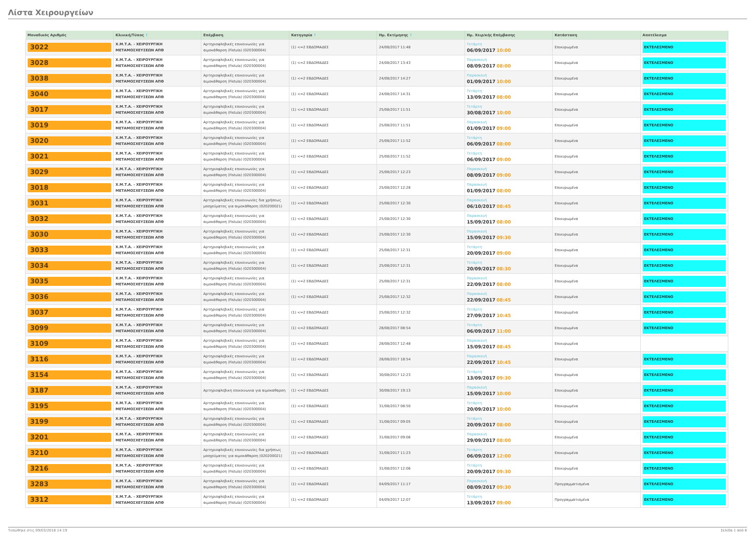Λίστα Χειρουργείων
| Μοναδικός Αριθμός | Κλινική/Τύπος ↑ | Επέμβαση | Κατηγορία ↑ | Ημ. Εκτίμησης ↑ | Ημ. Χειρ/κής Επέμβασης | Κατάσταση | Αποτέλεσμα |
| --- | --- | --- | --- | --- | --- | --- | --- |
| 3022 | Χ.Μ.Τ.Α. - ΧΕΙΡΟΥΡΓΙΚΗ ΜΕΤΑΜΟΣΧΕΥΣΕΩΝ ΑΠΘ | Αρτηριοφλεβικές επικοινωνίες για αιμοκάθαρση (Fistula) (020300004) | (1) <=2 ΕΒΔΟΜΑΔΕΣ | 24/08/2017 11:48 | Τετάρτη 06/09/2017 10:00 | Επικυρωμένα | ΕΚΤΕΛΕΣΜΕΝΟ |
| 3028 | Χ.Μ.Τ.Α. - ΧΕΙΡΟΥΡΓΙΚΗ ΜΕΤΑΜΟΣΧΕΥΣΕΩΝ ΑΠΘ | Αρτηριοφλεβικές επικοινωνίες για αιμοκάθαρση (Fistula) (020300004) | (1) <=2 ΕΒΔΟΜΑΔΕΣ | 24/08/2017 13:43 | Παρασκευή 08/09/2017 08:00 | Επικυρωμένα | ΕΚΤΕΛΕΣΜΕΝΟ |
| 3038 | Χ.Μ.Τ.Α. - ΧΕΙΡΟΥΡΓΙΚΗ ΜΕΤΑΜΟΣΧΕΥΣΕΩΝ ΑΠΘ | Αρτηριοφλεβικές επικοινωνίες για αιμοκάθαρση (Fistula) (020300004) | (1) <=2 ΕΒΔΟΜΑΔΕΣ | 24/08/2017 14:27 | Παρασκευή 01/09/2017 10:00 | Επικυρωμένα | ΕΚΤΕΛΕΣΜΕΝΟ |
| 3040 | Χ.Μ.Τ.Α. - ΧΕΙΡΟΥΡΓΙΚΗ ΜΕΤΑΜΟΣΧΕΥΣΕΩΝ ΑΠΘ | Αρτηριοφλεβικές επικοινωνίες για αιμοκάθαρση (Fistula) (020300004) | (1) <=2 ΕΒΔΟΜΑΔΕΣ | 24/08/2017 14:31 | Τετάρτη 13/09/2017 08:00 | Επικυρωμένα | ΕΚΤΕΛΕΣΜΕΝΟ |
| 3017 | Χ.Μ.Τ.Α. - ΧΕΙΡΟΥΡΓΙΚΗ ΜΕΤΑΜΟΣΧΕΥΣΕΩΝ ΑΠΘ | Αρτηριοφλεβικές επικοινωνίες για αιμοκάθαρση (Fistula) (020300004) | (1) <=2 ΕΒΔΟΜΑΔΕΣ | 25/08/2017 11:51 | Τετάρτη 30/08/2017 10:00 | Επικυρωμένα | ΕΚΤΕΛΕΣΜΕΝΟ |
| 3019 | Χ.Μ.Τ.Α. - ΧΕΙΡΟΥΡΓΙΚΗ ΜΕΤΑΜΟΣΧΕΥΣΕΩΝ ΑΠΘ | Αρτηριοφλεβικές επικοινωνίες για αιμοκάθαρση (Fistula) (020300004) | (1) <=2 ΕΒΔΟΜΑΔΕΣ | 25/08/2017 11:51 | Παρασκευή 01/09/2017 09:00 | Επικυρωμένα | ΕΚΤΕΛΕΣΜΕΝΟ |
| 3020 | Χ.Μ.Τ.Α. - ΧΕΙΡΟΥΡΓΙΚΗ ΜΕΤΑΜΟΣΧΕΥΣΕΩΝ ΑΠΘ | Αρτηριοφλεβικές επικοινωνίες για αιμοκάθαρση (Fistula) (020300004) | (1) <=2 ΕΒΔΟΜΑΔΕΣ | 25/08/2017 11:52 | Τετάρτη 06/09/2017 08:00 | Επικυρωμένα | ΕΚΤΕΛΕΣΜΕΝΟ |
| 3021 | Χ.Μ.Τ.Α. - ΧΕΙΡΟΥΡΓΙΚΗ ΜΕΤΑΜΟΣΧΕΥΣΕΩΝ ΑΠΘ | Αρτηριοφλεβικές επικοινωνίες για αιμοκάθαρση (Fistula) (020300004) | (1) <=2 ΕΒΔΟΜΑΔΕΣ | 25/08/2017 11:52 | Τετάρτη 06/09/2017 09:00 | Επικυρωμένα | ΕΚΤΕΛΕΣΜΕΝΟ |
| 3029 | Χ.Μ.Τ.Α. - ΧΕΙΡΟΥΡΓΙΚΗ ΜΕΤΑΜΟΣΧΕΥΣΕΩΝ ΑΠΘ | Αρτηριοφλεβικές επικοινωνίες για αιμοκάθαρση (Fistula) (020300004) | (1) <=2 ΕΒΔΟΜΑΔΕΣ | 25/08/2017 12:23 | Παρασκευή 08/09/2017 09:00 | Επικυρωμένα | ΕΚΤΕΛΕΣΜΕΝΟ |
| 3018 | Χ.Μ.Τ.Α. - ΧΕΙΡΟΥΡΓΙΚΗ ΜΕΤΑΜΟΣΧΕΥΣΕΩΝ ΑΠΘ | Αρτηριοφλεβικές επικοινωνίες για αιμοκάθαρση (Fistula) (020300004) | (1) <=2 ΕΒΔΟΜΑΔΕΣ | 25/08/2017 12:28 | Παρασκευή 01/09/2017 08:00 | Επικυρωμένα | ΕΚΤΕΛΕΣΜΕΝΟ |
| 3031 | Χ.Μ.Τ.Α. - ΧΕΙΡΟΥΡΓΙΚΗ ΜΕΤΑΜΟΣΧΕΥΣΕΩΝ ΑΠΘ | Αρτηριοφλεβικές επικοινωνίες δια χρήσεως μοσχεύματος για αιμοκάθαρση (020200021) | (1) <=2 ΕΒΔΟΜΑΔΕΣ | 25/08/2017 12:30 | Παρασκευή 06/10/2017 08:45 | Επικυρωμένα | ΕΚΤΕΛΕΣΜΕΝΟ |
| 3032 | Χ.Μ.Τ.Α. - ΧΕΙΡΟΥΡΓΙΚΗ ΜΕΤΑΜΟΣΧΕΥΣΕΩΝ ΑΠΘ | Αρτηριοφλεβικές επικοινωνίες για αιμοκάθαρση (Fistula) (020300004) | (1) <=2 ΕΒΔΟΜΑΔΕΣ | 25/08/2017 12:30 | Παρασκευή 15/09/2017 08:00 | Επικυρωμένα | ΕΚΤΕΛΕΣΜΕΝΟ |
| 3030 | Χ.Μ.Τ.Α. - ΧΕΙΡΟΥΡΓΙΚΗ ΜΕΤΑΜΟΣΧΕΥΣΕΩΝ ΑΠΘ | Αρτηριοφλεβικές επικοινωνίες για αιμοκάθαρση (Fistula) (020300004) | (1) <=2 ΕΒΔΟΜΑΔΕΣ | 25/08/2017 12:30 | Παρασκευή 15/09/2017 09:30 | Επικυρωμένα | ΕΚΤΕΛΕΣΜΕΝΟ |
| 3033 | Χ.Μ.Τ.Α. - ΧΕΙΡΟΥΡΓΙΚΗ ΜΕΤΑΜΟΣΧΕΥΣΕΩΝ ΑΠΘ | Αρτηριοφλεβικές επικοινωνίες για αιμοκάθαρση (Fistula) (020300004) | (1) <=2 ΕΒΔΟΜΑΔΕΣ | 25/08/2017 12:31 | Τετάρτη 20/09/2017 09:00 | Επικυρωμένα | ΕΚΤΕΛΕΣΜΕΝΟ |
| 3034 | Χ.Μ.Τ.Α. - ΧΕΙΡΟΥΡΓΙΚΗ ΜΕΤΑΜΟΣΧΕΥΣΕΩΝ ΑΠΘ | Αρτηριοφλεβικές επικοινωνίες για αιμοκάθαρση (Fistula) (020300004) | (1) <=2 ΕΒΔΟΜΑΔΕΣ | 25/08/2017 12:31 | Τετάρτη 20/09/2017 08:30 | Επικυρωμένα | ΕΚΤΕΛΕΣΜΕΝΟ |
| 3035 | Χ.Μ.Τ.Α. - ΧΕΙΡΟΥΡΓΙΚΗ ΜΕΤΑΜΟΣΧΕΥΣΕΩΝ ΑΠΘ | Αρτηριοφλεβικές επικοινωνίες για αιμοκάθαρση (Fistula) (020300004) | (1) <=2 ΕΒΔΟΜΑΔΕΣ | 25/08/2017 12:31 | Παρασκευή 22/09/2017 08:00 | Επικυρωμένα | ΕΚΤΕΛΕΣΜΕΝΟ |
| 3036 | Χ.Μ.Τ.Α. - ΧΕΙΡΟΥΡΓΙΚΗ ΜΕΤΑΜΟΣΧΕΥΣΕΩΝ ΑΠΘ | Αρτηριοφλεβικές επικοινωνίες για αιμοκάθαρση (Fistula) (020300004) | (1) <=2 ΕΒΔΟΜΑΔΕΣ | 25/08/2017 12:32 | Παρασκευή 22/09/2017 08:45 | Επικυρωμένα | ΕΚΤΕΛΕΣΜΕΝΟ |
| 3037 | Χ.Μ.Τ.Α. - ΧΕΙΡΟΥΡΓΙΚΗ ΜΕΤΑΜΟΣΧΕΥΣΕΩΝ ΑΠΘ | Αρτηριοφλεβικές επικοινωνίες για αιμοκάθαρση (Fistula) (020300004) | (1) <=2 ΕΒΔΟΜΑΔΕΣ | 25/08/2017 12:32 | Τετάρτη 27/09/2017 10:45 | Επικυρωμένα | ΕΚΤΕΛΕΣΜΕΝΟ |
| 3099 | Χ.Μ.Τ.Α. - ΧΕΙΡΟΥΡΓΙΚΗ ΜΕΤΑΜΟΣΧΕΥΣΕΩΝ ΑΠΘ | Αρτηριοφλεβικές επικοινωνίες για αιμοκάθαρση (Fistula) (020300004) | (1) <=2 ΕΒΔΟΜΑΔΕΣ | 28/08/2017 08:54 | Τετάρτη 06/09/2017 11:00 | Επικυρωμένα | ΕΚΤΕΛΕΣΜΕΝΟ |
| 3109 | Χ.Μ.Τ.Α. - ΧΕΙΡΟΥΡΓΙΚΗ ΜΕΤΑΜΟΣΧΕΥΣΕΩΝ ΑΠΘ | Αρτηριοφλεβικές επικοινωνίες για αιμοκάθαρση (Fistula) (020300004) | (1) <=2 ΕΒΔΟΜΑΔΕΣ | 28/08/2017 12:48 | Παρασκευή 15/09/2017 08:45 | Επικυρωμένα | |
| 3116 | Χ.Μ.Τ.Α. - ΧΕΙΡΟΥΡΓΙΚΗ ΜΕΤΑΜΟΣΧΕΥΣΕΩΝ ΑΠΘ | Αρτηριοφλεβικές επικοινωνίες για αιμοκάθαρση (Fistula) (020300004) | (1) <=2 ΕΒΔΟΜΑΔΕΣ | 28/08/2017 18:54 | Παρασκευή 22/09/2017 10:45 | Επικυρωμένα | ΕΚΤΕΛΕΣΜΕΝΟ |
| 3154 | Χ.Μ.Τ.Α. - ΧΕΙΡΟΥΡΓΙΚΗ ΜΕΤΑΜΟΣΧΕΥΣΕΩΝ ΑΠΘ | Αρτηριοφλεβικές επικοινωνίες για αιμοκάθαρση (Fistula) (020300004) | (1) <=2 ΕΒΔΟΜΑΔΕΣ | 30/08/2017 12:23 | Τετάρτη 13/09/2017 09:30 | Επικυρωμένα | ΕΚΤΕΛΕΣΜΕΝΟ |
| 3187 | Χ.Μ.Τ.Α. - ΧΕΙΡΟΥΡΓΙΚΗ ΜΕΤΑΜΟΣΧΕΥΣΕΩΝ ΑΠΘ | Αρτηριοφλεβικη επικοινωνια για αιμοκαθαρση | (1) <=2 ΕΒΔΟΜΑΔΕΣ | 30/08/2017 19:13 | Παρασκευή 15/09/2017 10:00 | Επικυρωμένα | ΕΚΤΕΛΕΣΜΕΝΟ |
| 3195 | Χ.Μ.Τ.Α. - ΧΕΙΡΟΥΡΓΙΚΗ ΜΕΤΑΜΟΣΧΕΥΣΕΩΝ ΑΠΘ | Αρτηριοφλεβικές επικοινωνίες για αιμοκάθαρση (Fistula) (020300004) | (1) <=2 ΕΒΔΟΜΑΔΕΣ | 31/08/2017 08:50 | Τετάρτη 20/09/2017 10:00 | Επικυρωμένα | ΕΚΤΕΛΕΣΜΕΝΟ |
| 3199 | Χ.Μ.Τ.Α. - ΧΕΙΡΟΥΡΓΙΚΗ ΜΕΤΑΜΟΣΧΕΥΣΕΩΝ ΑΠΘ | Αρτηριοφλεβικές επικοινωνίες για αιμοκάθαρση (Fistula) (020300004) | (1) <=2 ΕΒΔΟΜΑΔΕΣ | 31/08/2017 09:05 | Τετάρτη 20/09/2017 08:00 | Επικυρωμένα | ΕΚΤΕΛΕΣΜΕΝΟ |
| 3201 | Χ.Μ.Τ.Α. - ΧΕΙΡΟΥΡΓΙΚΗ ΜΕΤΑΜΟΣΧΕΥΣΕΩΝ ΑΠΘ | Αρτηριοφλεβικές επικοινωνίες για αιμοκάθαρση (Fistula) (020300004) | (1) <=2 ΕΒΔΟΜΑΔΕΣ | 31/08/2017 09:06 | Παρασκευή 29/09/2017 08:00 | Επικυρωμένα | ΕΚΤΕΛΕΣΜΕΝΟ |
| 3210 | Χ.Μ.Τ.Α. - ΧΕΙΡΟΥΡΓΙΚΗ ΜΕΤΑΜΟΣΧΕΥΣΕΩΝ ΑΠΘ | Αρτηριοφλεβικές επικοινωνίες δια χρήσεως μοσχεύματος για αιμοκάθαρση (020200021) | (1) <=2 ΕΒΔΟΜΑΔΕΣ | 31/08/2017 11:23 | Τετάρτη 06/09/2017 12:00 | Επικυρωμένα | ΕΚΤΕΛΕΣΜΕΝΟ |
| 3216 | Χ.Μ.Τ.Α. - ΧΕΙΡΟΥΡΓΙΚΗ ΜΕΤΑΜΟΣΧΕΥΣΕΩΝ ΑΠΘ | Αρτηριοφλεβικές επικοινωνίες για αιμοκάθαρση (Fistula) (020300004) | (1) <=2 ΕΒΔΟΜΑΔΕΣ | 31/08/2017 12:06 | Τετάρτη 20/09/2017 09:30 | Επικυρωμένα | ΕΚΤΕΛΕΣΜΕΝΟ |
| 3283 | Χ.Μ.Τ.Α. - ΧΕΙΡΟΥΡΓΙΚΗ ΜΕΤΑΜΟΣΧΕΥΣΕΩΝ ΑΠΘ | Αρτηριοφλεβικές επικοινωνίες για αιμοκάθαρση (Fistula) (020300004) | (1) <=2 ΕΒΔΟΜΑΔΕΣ | 04/09/2017 11:17 | Παρασκευή 08/09/2017 09:30 | Προγραμματισμένα | ΕΚΤΕΛΕΣΜΕΝΟ |
| 3312 | Χ.Μ.Τ.Α. - ΧΕΙΡΟΥΡΓΙΚΗ ΜΕΤΑΜΟΣΧΕΥΣΕΩΝ ΑΠΘ | Αρτηριοφλεβικές επικοινωνίες για αιμοκάθαρση (Fistula) (020300004) | (1) <=2 ΕΒΔΟΜΑΔΕΣ | 04/09/2017 12:07 | Τετάρτη 13/09/2017 09:00 | Προγραμματισμένα | ΕΚΤΕΛΕΣΜΕΝΟ |
Τυπώθηκε στις 09/03/2018 14:19 Σελίδα 1 από 8